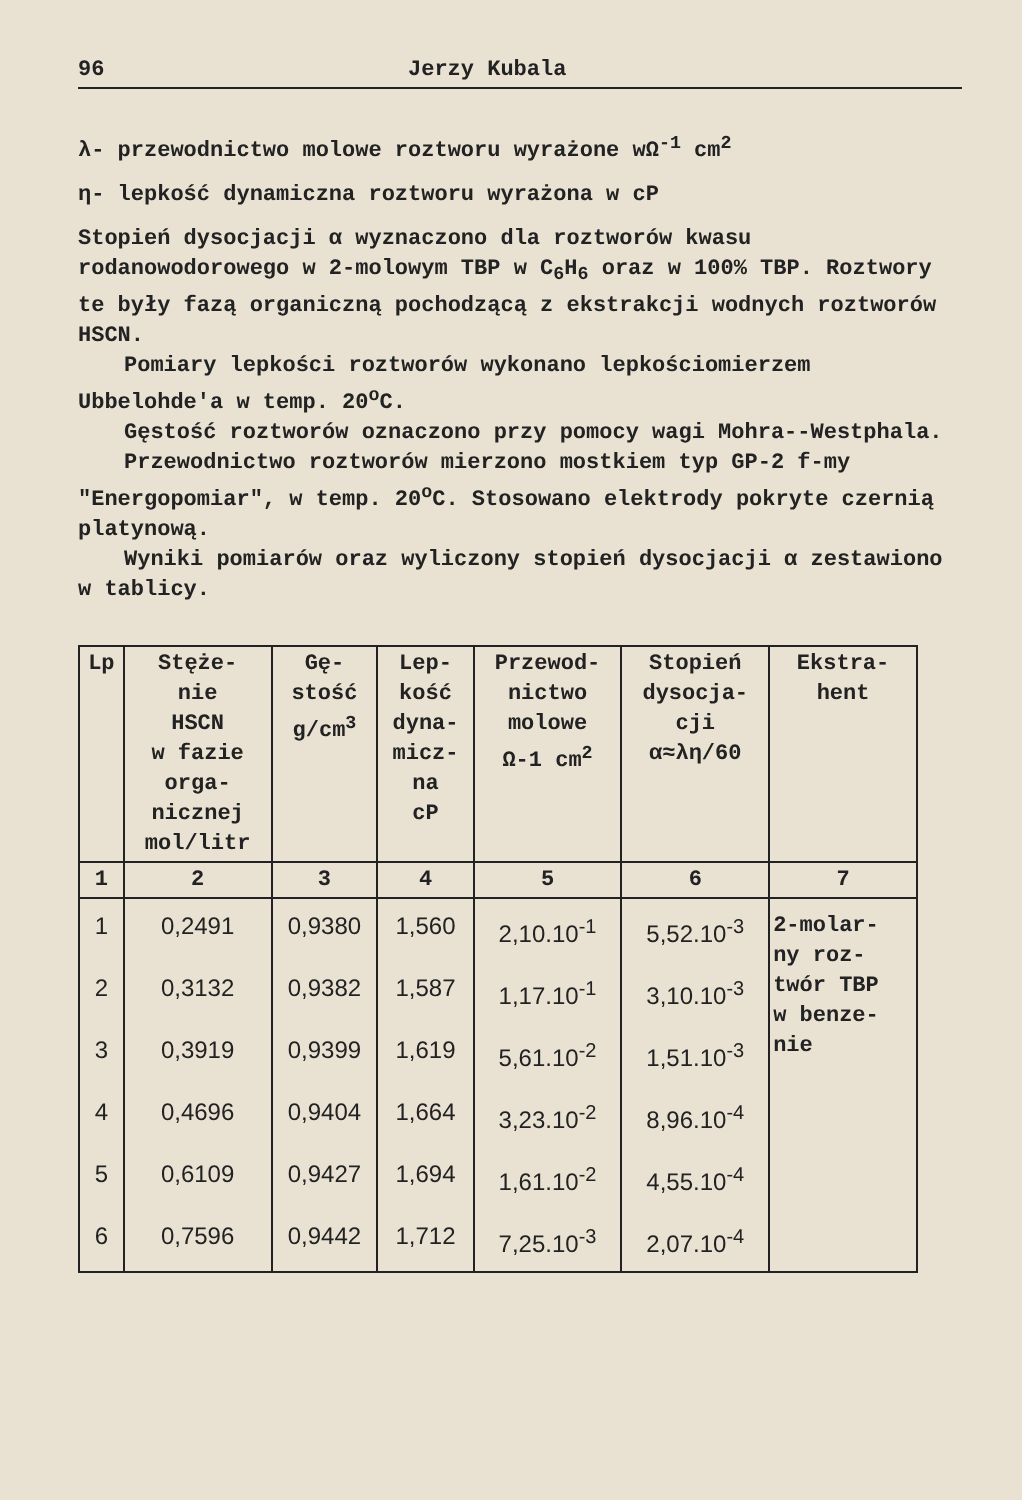96 Jerzy Kubala
λ- przewodnictwo molowe roztworu wyrażone wΩ<sup>-1</sup> cm<sup>2</sup>
η- lepkość dynamiczna roztworu wyrażona w cP
Stopień dysocjacji α wyznaczono dla roztworów kwasu rodanowodorowego w 2-molowym TBP w C<sub>6</sub>H<sub>6</sub> oraz w 100% TBP. Roztwory te były fazą organiczną pochodzącą z ekstrakcji wodnych roztworów HSCN.
Pomiary lepkości roztworów wykonano lepkościomierzem Ubbelohde'a w temp. 20<sup>o</sup>C.
Gęstość roztworów oznaczono przy pomocy wagi Mohra--Westphala.
Przewodnictwo roztworów mierzono mostkiem typ GP-2 f-my "Energopomiar", w temp. 20<sup>o</sup>C. Stosowano elektrody pokryte czernią platynową.
Wyniki pomiarów oraz wyliczony stopień dysocjacji α zestawiono w tablicy.
| Lp | Stęże- nie HSCN w fazie orga- nicznej mol/litr | Gę- stość g/cm<sup>3</sup> | Lep- kość dyna- micz- na cP | Przewod- nictwo molowe Ω-1 cm<sup>2</sup> | Stopień dysocja- cji α≈λη/60 | Ekstra- hent |
| --- | --- | --- | --- | --- | --- | --- |
| 1 | 2 | 3 | 4 | 5 | 6 | 7 |
| 1 | 0,2491 | 0,9380 | 1,560 | 2,10.10<sup>-1</sup> | 5,52.10<sup>-3</sup> | 2-molar- ny roz- twór TBP w benze- nie |
| 2 | 0,3132 | 0,9382 | 1,587 | 1,17.10<sup>-1</sup> | 3,10.10<sup>-3</sup> | |
| 3 | 0,3919 | 0,9399 | 1,619 | 5,61.10<sup>-2</sup> | 1,51.10<sup>-3</sup> | |
| 4 | 0,4696 | 0,9404 | 1,664 | 3,23.10<sup>-2</sup> | 8,96.10<sup>-4</sup> | |
| 5 | 0,6109 | 0,9427 | 1,694 | 1,61.10<sup>-2</sup> | 4,55.10<sup>-4</sup> | |
| 6 | 0,7596 | 0,9442 | 1,712 | 7,25.10<sup>-3</sup> | 2,07.10<sup>-4</sup> | |